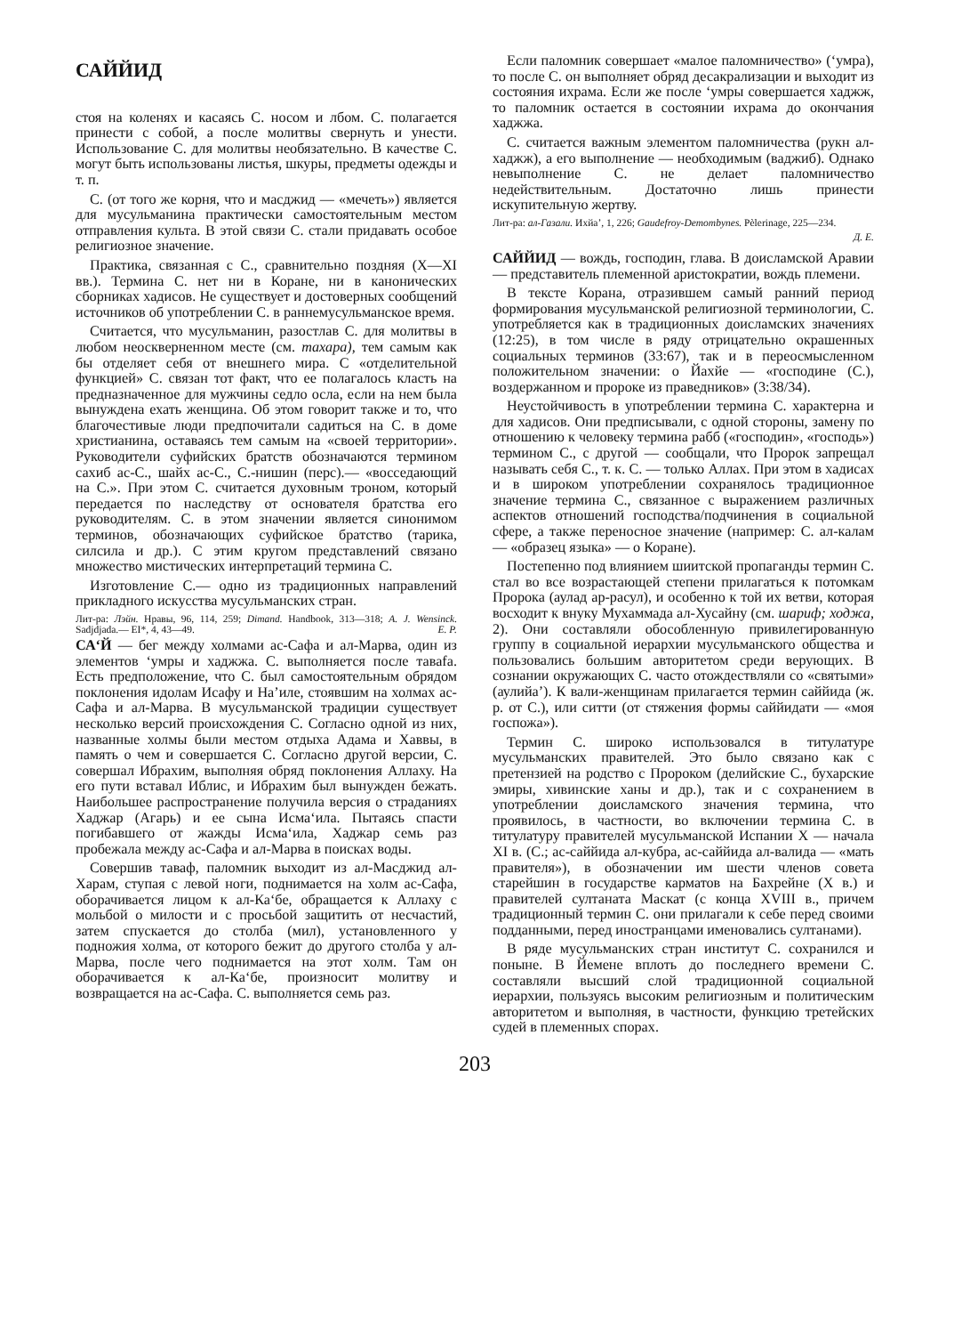САЙЙИД
стоя на коленях и касаясь С. носом и лбом. С. полагается принести с собой, а после молитвы свернуть и унести. Использование С. для молитвы необязательно. В качестве С. могут быть использованы листья, шкуры, предметы одежды и т. п.
С. (от того же корня, что и масджид — «мечеть») является для мусульманина практически самостоятельным местом отправления культа. В этой связи С. стали придавать особое религиозное значение.
Практика, связанная с С., сравнительно поздняя (X—XI вв.). Термина С. нет ни в Коране, ни в канонических сборниках хадисов. Не существует и достоверных сообщений источников об употреблении С. в раннемусульманское время.
Считается, что мусульманин, разостлав С. для молитвы в любом неоскверненном месте (см. тахара), тем самым как бы отделяет себя от внешнего мира. С «отделительной функцией» С. связан тот факт, что ее полагалось класть на предназначенное для мужчины седло осла, если на нем была вынуждена ехать женщина. Об этом говорит также и то, что благочестивые люди предпочитали садиться на С. в доме христианина, оставаясь тем самым на «своей территории». Руководители суфийских братств обозначаются термином сахиб ас-С., шайх ас-С., С.-нишин (перс).— «восседающий на С.». При этом С. считается духовным троном, который передается по наследству от основателя братства его руководителям. С. в этом значении является синонимом терминов, обозначающих суфийское братство (тарика, силсила и др.). С этим кругом представлений связано множество мистических интерпретаций термина С.
Изготовление С.— одно из традиционных направлений прикладного искусства мусульманских стран.
Лит-ра: Лэйн. Нравы, 96, 114, 259; Dimand. Handbook, 313—318; A. J. Wensinck. Sadjdjada.— EI*, 4, 43—49. Е. Р.
СА‘Й — бег между холмами ас-Сафа и ал-Марва, один из элементов ‘умры и хаджжа. С. выполняется после таваfa. Есть предположение, что С. был самостоятельным обрядом поклонения идолам Исафу и На’иле, стоявшим на холмах ас-Сафа и ал-Марва. В мусульманской традиции существует несколько версий происхождения С. Согласно одной из них, названные холмы были местом отдыха Адама и Хаввы, в память о чем и совершается С. Согласно другой версии, С. совершал Ибрахим, выполняя обряд поклонения Аллаху. На его пути вставал Иблис, и Ибрахим был вынужден бежать. Наибольшее распространение получила версия о страданиях Хаджар (Агарь) и ее сына Исма‘ила. Пытаясь спасти погибавшего от жажды Исма‘ила, Хаджар семь раз пробежала между ас-Сафа и ал-Марва в поисках воды.
Совершив таваф, паломник выходит из ал-Масджид ал-Харам, ступая с левой ноги, поднимается на холм ас-Сафа, оборачивается лицом к ал-Ка‘бе, обращается к Аллаху с мольбой о милости и с просьбой защитить от несчастий, затем спускается до столба (мил), установленного у подножия холма, от которого бежит до другого столба у ал-Марва, после чего поднимается на этот холм. Там он оборачивается к ал-Ка‘бе, произносит молитву и возвращается на ас-Сафа. С. выполняется семь раз.
Если паломник совершает «малое паломничество» (‘умра), то после С. он выполняет обряд десакрализации и выходит из состояния ихрама. Если же после ‘умры совершается хаджж, то паломник остается в состоянии ихрама до окончания хаджжа.
С. считается важным элементом паломничества (рукн ал-хаджж), а его выполнение — необходимым (ваджиб). Однако невыполнение С. не делает паломничество недействительным. Достаточно лишь принести искупительную жертву.
Лит-ра: ал-Газали. Ихйа’, 1, 226; Gaudefroy-Demombynes. Pèlerinage, 225—234.
Д. Е.
САЙЙИД — вождь, господин, глава. В доисламской Аравии — представитель племенной аристократии, вождь племени.
В тексте Корана, отразившем самый ранний период формирования мусульманской религиозной терминологии, С. употребляется как в традиционных доисламских значениях (12:25), в том числе в ряду отрицательно окрашенных социальных терминов (33:67), так и в переосмысленном положительном значении: о Йахйе — «господине (С.), воздержанном и пророке из праведников» (3:38/34).
Неустойчивость в употреблении термина С. характерна и для хадисов. Они предписывали, с одной стороны, замену по отношению к человеку термина рабб («господин», «господь») термином С., с другой — сообщали, что Пророк запрещал называть себя С., т. к. С. — только Аллах. При этом в хадисах и в широком употреблении сохранялось традиционное значение термина С., связанное с выражением различных аспектов отношений господства/подчинения в социальной сфере, а также переносное значение (например: С. ал-калам — «образец языка» — о Коране).
Постепенно под влиянием шиитской пропаганды термин С. стал во все возрастающей степени прилагаться к потомкам Пророка (аулад ар-расул), и особенно к той их ветви, которая восходит к внуку Мухаммада ал-Хусайну (см. шариф; ходжа, 2). Они составляли обособленную привилегированную группу в социальной иерархии мусульманского общества и пользовались большим авторитетом среди верующих. В сознании окружающих С. часто отождествляли со «святыми» (аулийа’). К вали-женщинам прилагается термин саййида (ж. р. от С.), или ситти (от стяжения формы саййидати — «моя госпожа»).
Термин С. широко использовался в титулатуре мусульманских правителей. Это было связано как с претензией на родство с Пророком (делийские С., бухарские эмиры, хивинские ханы и др.), так и с сохранением в употреблении доисламского значения термина, что проявилось, в частности, во включении термина С. в титулатуру правителей мусульманской Испании X — начала XI в. (С.; ас-саййида ал-кубра, ас-саййида ал-валида — «мать правителя»), в обозначении им шести членов совета старейшин в государстве карматов на Бахрейне (X в.) и правителей султаната Маскат (с конца XVIII в., причем традиционный термин С. они прилагали к себе перед своими подданными, перед иностранцами именовались султанами).
В ряде мусульманских стран институт С. сохранился и поныне. В Йемене вплоть до последнего времени С. составляли высший слой традиционной социальной иерархии, пользуясь высоким религиозным и политическим авторитетом и выполняя, в частности, функцию третейских судей в племенных спорах.
203